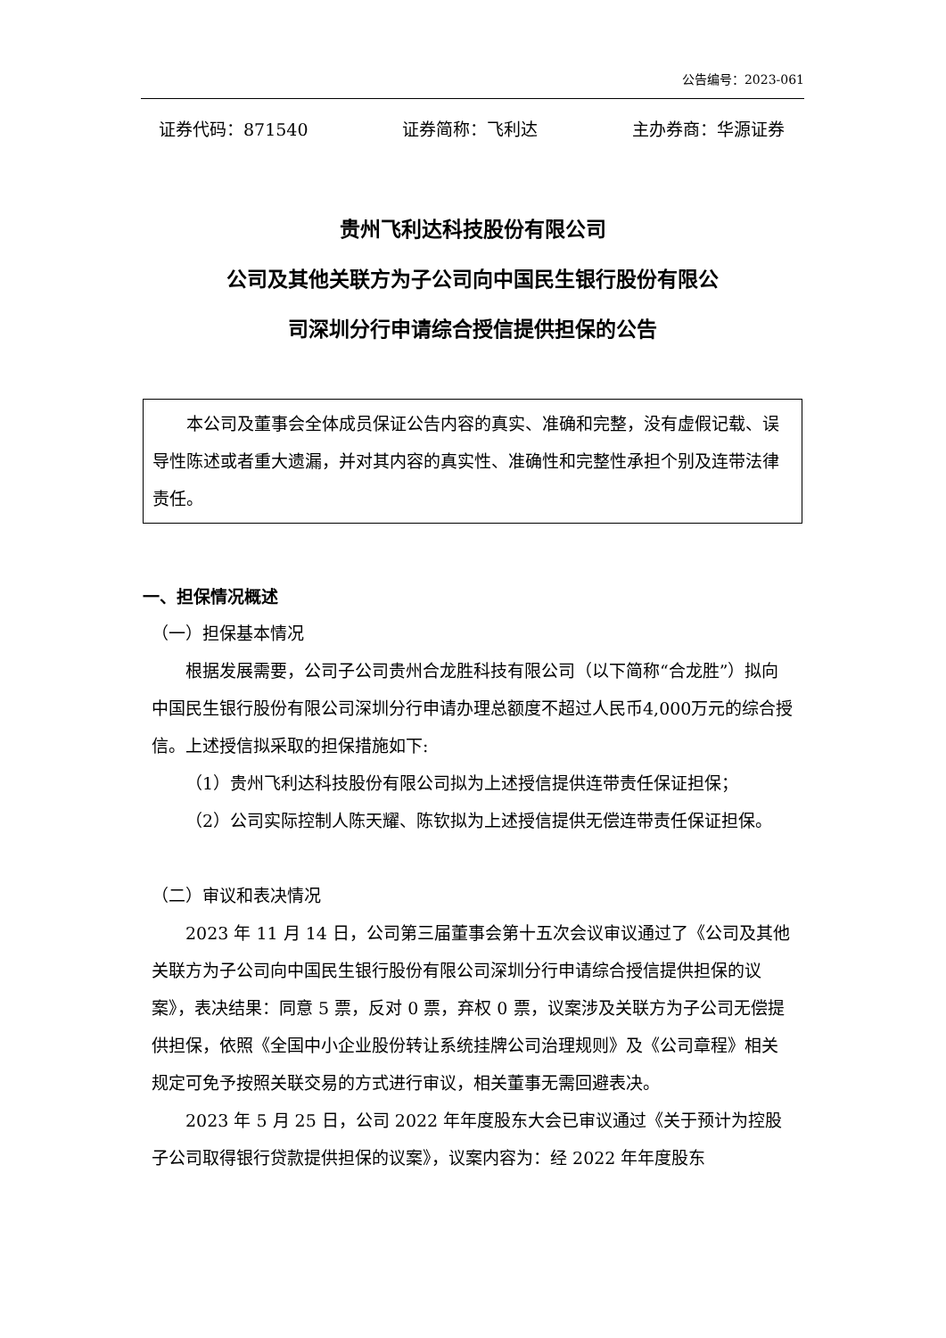公告编号：2023-061
证券代码：871540 证券简称：飞利达 主办券商：华源证券
贵州飞利达科技股份有限公司
公司及其他关联方为子公司向中国民生银行股份有限公
司深圳分行申请综合授信提供担保的公告
本公司及董事会全体成员保证公告内容的真实、准确和完整，没有虚假记载、误导性陈述或者重大遗漏，并对其内容的真实性、准确性和完整性承担个别及连带法律责任。
一、担保情况概述
（一）担保基本情况
根据发展需要，公司子公司贵州合龙胜科技有限公司（以下简称“合龙胜”）拟向中国民生银行股份有限公司深圳分行申请办理总额度不超过人民币4,000万元的综合授信。上述授信拟采取的担保措施如下:
（1）贵州飞利达科技股份有限公司拟为上述授信提供连带责任保证担保；
（2）公司实际控制人陈天耀、陈钦拟为上述授信提供无偿连带责任保证担保。
（二）审议和表决情况
2023 年 11 月 14 日，公司第三届董事会第十五次会议审议通过了《公司及其他关联方为子公司向中国民生银行股份有限公司深圳分行申请综合授信提供担保的议案》，表决结果：同意 5 票，反对 0 票，弃权 0 票，议案涉及关联方为子公司无偿提供担保，依照《全国中小企业股份转让系统挂牌公司治理规则》及《公司章程》相关规定可免予按照关联交易的方式进行审议，相关董事无需回避表决。
2023 年 5 月 25 日，公司 2022 年年度股东大会已审议通过《关于预计为控股子公司取得银行贷款提供担保的议案》，议案内容为：经 2022 年年度股东